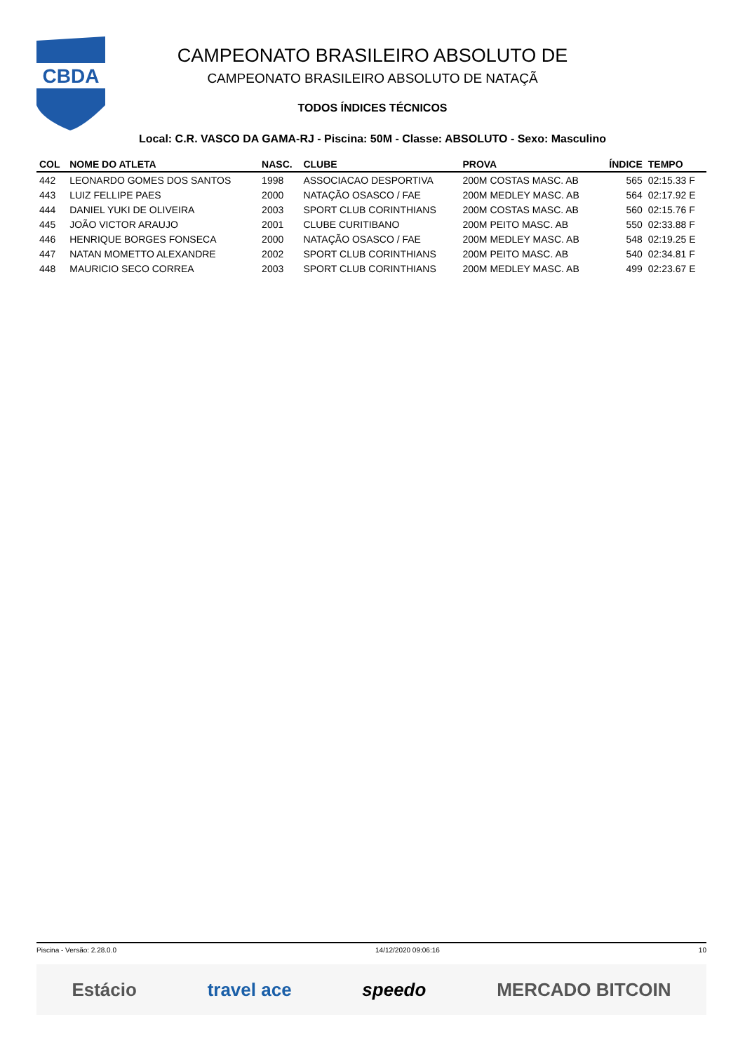CBDA
CAMPEONATO BRASILEIRO ABSOLUTO DE
CAMPEONATO BRASILEIRO ABSOLUTO DE NATAÇÃ
TODOS ÍNDICES TÉCNICOS
Local: C.R. VASCO DA GAMA-RJ - Piscina: 50M - Classe: ABSOLUTO - Sexo: Masculino
| COL | NOME DO ATLETA | NASC. | CLUBE | PROVA | ÍNDICE | TEMPO |
| --- | --- | --- | --- | --- | --- | --- |
| 442 | LEONARDO GOMES DOS SANTOS | 1998 | ASSOCIACAO DESPORTIVA | 200M COSTAS MASC. AB | 565 | 02:15.33 F |
| 443 | LUIZ FELLIPE PAES | 2000 | NATAÇÃO OSASCO / FAE | 200M MEDLEY MASC. AB | 564 | 02:17.92 E |
| 444 | DANIEL YUKI DE OLIVEIRA | 2003 | SPORT CLUB CORINTHIANS | 200M COSTAS MASC. AB | 560 | 02:15.76 F |
| 445 | JOÃO VICTOR ARAUJO | 2001 | CLUBE CURITIBANO | 200M PEITO MASC. AB | 550 | 02:33.88 F |
| 446 | HENRIQUE BORGES FONSECA | 2000 | NATAÇÃO OSASCO / FAE | 200M MEDLEY MASC. AB | 548 | 02:19.25 E |
| 447 | NATAN MOMETTO ALEXANDRE | 2002 | SPORT CLUB CORINTHIANS | 200M PEITO MASC. AB | 540 | 02:34.81 F |
| 448 | MAURICIO SECO CORREA | 2003 | SPORT CLUB CORINTHIANS | 200M MEDLEY MASC. AB | 499 | 02:23.67 E |
Piscina - Versão: 2.28.0.0 14/12/2020 09:06:16 10
Estácio travel ace speedo MERCADO BITCOIN